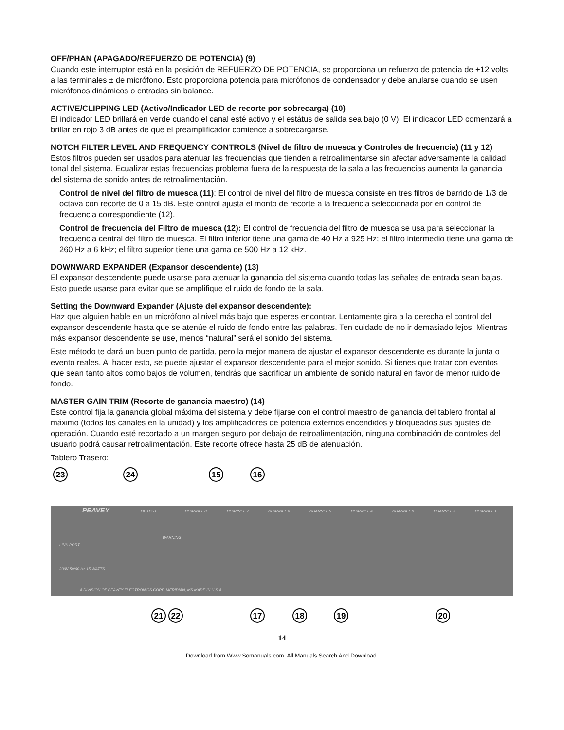OFF/PHAN (APAGADO/REFUERZO DE POTENCIA) (9)
Cuando este interruptor está en la posición de REFUERZO DE POTENCIA, se proporciona un refuerzo de potencia de +12 volts a las terminales ± de micrófono. Esto proporciona potencia para micrófonos de condensador y debe anularse cuando se usen micrófonos dinámicos o entradas sin balance.
ACTIVE/CLIPPING LED (Activo/Indicador LED de recorte por sobrecarga) (10)
El indicador LED brillará en verde cuando el canal esté activo y el estátus de salida sea bajo (0 V). El indicador LED comenzará a brillar en rojo 3 dB antes de que el preamplificador comience a sobrecargarse.
NOTCH FILTER LEVEL AND FREQUENCY CONTROLS (Nivel de filtro de muesca y Controles de frecuencia) (11 y 12)
Estos filtros pueden ser usados para atenuar las frecuencias que tienden a retroalimentarse sin afectar adversamente la calidad tonal del sistema. Ecualizar estas frecuencias problema fuera de la respuesta de la sala a las frecuencias aumenta la ganancia del sistema de sonido antes de retroalimentación.
Control de nivel del filtro de muesca (11): El control de nivel del filtro de muesca consiste en tres filtros de barrido de 1/3 de octava con recorte de 0 a 15 dB. Este control ajusta el monto de recorte a la frecuencia seleccionada por en control de frecuencia correspondiente (12).
Control de frecuencia del Filtro de muesca (12): El control de frecuencia del filtro de muesca se usa para seleccionar la frecuencia central del filtro de muesca. El filtro inferior tiene una gama de 40 Hz a 925 Hz; el filtro intermedio tiene una gama de 260 Hz a 6 kHz; el filtro superior tiene una gama de 500 Hz a 12 kHz.
DOWNWARD EXPANDER (Expansor descendente) (13)
El expansor descendente puede usarse para atenuar la ganancia del sistema cuando todas las señales de entrada sean bajas. Esto puede usarse para evitar que se amplifique el ruido de fondo de la sala.
Setting the Downward Expander (Ajuste del expansor descendente):
Haz que alguien hable en un micrófono al nivel más bajo que esperes encontrar. Lentamente gira a la derecha el control del expansor descendente hasta que se atenúe el ruido de fondo entre las palabras. Ten cuidado de no ir demasiado lejos. Mientras más expansor descendente se use, menos “natural” será el sonido del sistema.
Este método te dará un buen punto de partida, pero la mejor manera de ajustar el expansor descendente es durante la junta o evento reales. Al hacer esto, se puede ajustar el expansor descendente para el mejor sonido. Si tienes que tratar con eventos que sean tanto altos como bajos de volumen, tendrás que sacrificar un ambiente de sonido natural en favor de menor ruido de fondo.
MASTER GAIN TRIM (Recorte de ganancia maestro) (14)
Este control fija la ganancia global máxima del sistema y debe fijarse con el control maestro de ganancia del tablero frontal al máximo (todos los canales en la unidad) y los amplificadores de potencia externos encendidos y bloqueados sus ajustes de operación. Cuando esté recortado a un margen seguro por debajo de retroalimentación, ninguna combinación de controles del usuario podrá causar retroalimentación. Este recorte ofrece hasta 25 dB de atenuación.
Tablero Trasero:
23
24
15
16
21
22
17
18
19
20
PEAVEY
OUTPUT
CHANNEL 8
CHANNEL 7
CHANNEL 6
CHANNEL 5
CHANNEL 4
CHANNEL 3
CHANNEL 2
CHANNEL 1
LINK PORT
WARNING
230V 50/60 Hz 15 WATTS
A DIVISION OF PEAVEY ELECTRONICS CORP. MERIDIAN, MS MADE IN U.S.A.
14
Download from Www.Somanuals.com. All Manuals Search And Download.